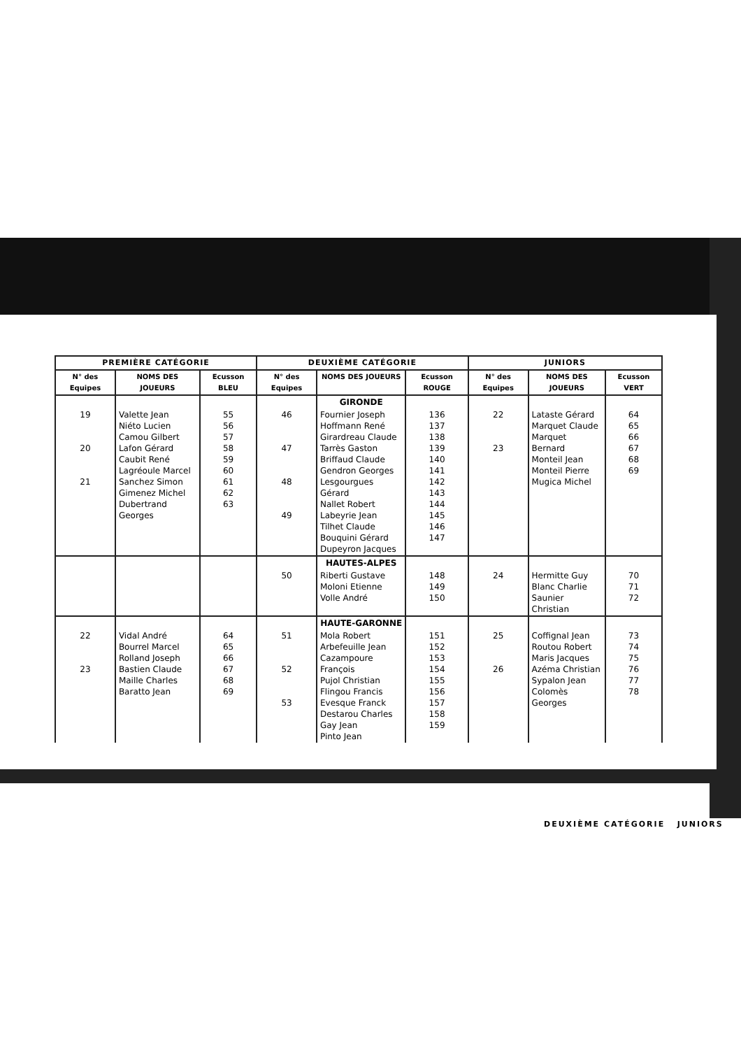| PREMIÈRE CATÉGORIE | | | DEUXIÈME CATÉGORIE | | | JUNIORS | | |
| --- | --- | --- | --- | --- | --- | --- | --- | --- |
| N° des Equipes | NOMS DES JOUEURS | Ecusson BLEU | N° des Equipes | NOMS DES JOUEURS | Ecusson ROUGE | N° des Equipes | NOMS DES JOUEURS | Ecusson VERT |
| | | | | GIRONDE | | | | |
| 19 20 21 | Valette Jean Niéto Lucien Camou Gilbert Lafon Gérard Caubit René Lagréoule Marcel Sanchez Simon Gimenez Michel Dubertrand Georges | 55 56 57 58 59 60 61 62 63 | 46 47 48 49 | Fournier Joseph Hoffmann René Girardreau Claude Tarrès Gaston Briffaud Claude Gendron Georges Lesgourgues Gérard Nallet Robert Labeyrie Jean Tilhet Claude Bouquini Gérard Dupeyron Jacques | 136 137 138 139 140 141 142 143 144 145 146 147 | 22 23 | Lataste Gérard Marquet Claude Marquet Bernard Monteil Jean Monteil Pierre Mugica Michel | 64 65 66 67 68 69 |
| | | | | HAUTES-ALPES | | | | |
| | | | 50 | Riberti Gustave Moloni Etienne Volle André | 148 149 150 | 24 | Hermitte Guy Blanc Charlie Saunier Christian | 70 71 72 |
| | | | | HAUTE-GARONNE | | | | |
| 22 23 | Vidal André Bourrel Marcel Rolland Joseph Bastien Claude Maille Charles Baratto Jean | 64 65 66 67 68 69 | 51 52 53 | Mola Robert Arbefeuille Jean Cazampoure François Pujol Christian Flingou Francis Evesque Franck Destarou Charles Gay Jean Pinto Jean | 151 152 153 154 155 156 157 158 159 | 25 26 | Coffignal Jean Routou Robert Maris Jacques Azéma Christian Sypalon Jean Colomès Georges | 73 74 75 76 77 78 |
DEUXIÈME CATÉGORIE JUNIORS